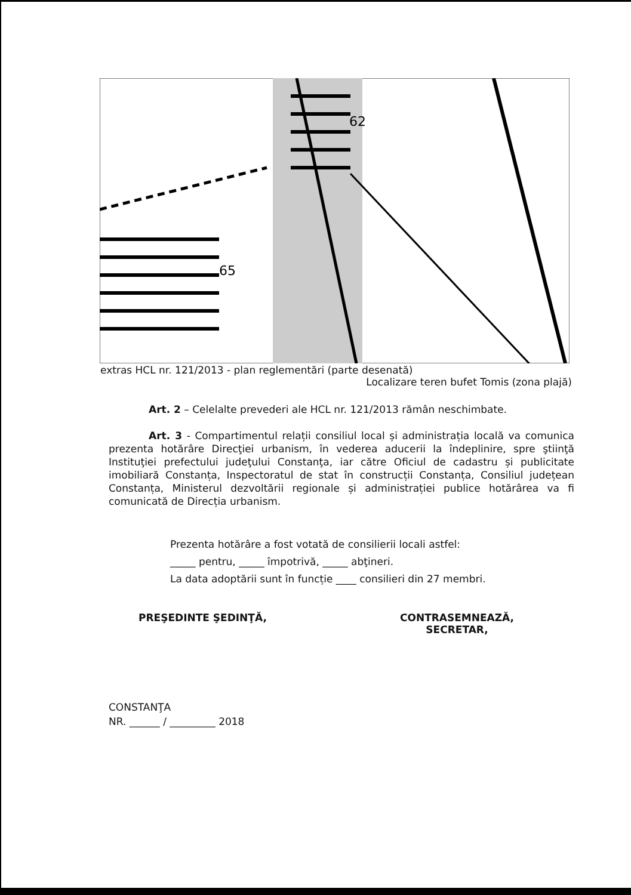62
65
extras HCL nr. 121/2013 - plan reglementări (parte desenată)
Localizare teren bufet Tomis (zona plajă)
Art. 2 – Celelalte prevederi ale HCL nr. 121/2013 rămân neschimbate.
Art. 3 - Compartimentul relații consiliul local și administrația locală va comunica prezenta hotărâre Direcţiei urbanism, în vederea aducerii la îndeplinire, spre ştiinţă Instituţiei prefectului judeţului Constanţa, iar către Oficiul de cadastru și publicitate imobiliară Constanța, Inspectoratul de stat în construcții Constanța, Consiliul județean Constanța, Ministerul dezvoltării regionale și administrației publice hotărârea va fi comunicată de Direcția urbanism.
Prezenta hotărâre a fost votată de consilierii locali astfel:
_____ pentru, _____ împotrivă, _____ abţineri.
La data adoptării sunt în funcție ____ consilieri din 27 membri.
PREŞEDINTE ŞEDINŢĂ,
CONTRASEMNEAZĂ,
SECRETAR,
CONSTANŢA
NR. ______ / _________ 2018